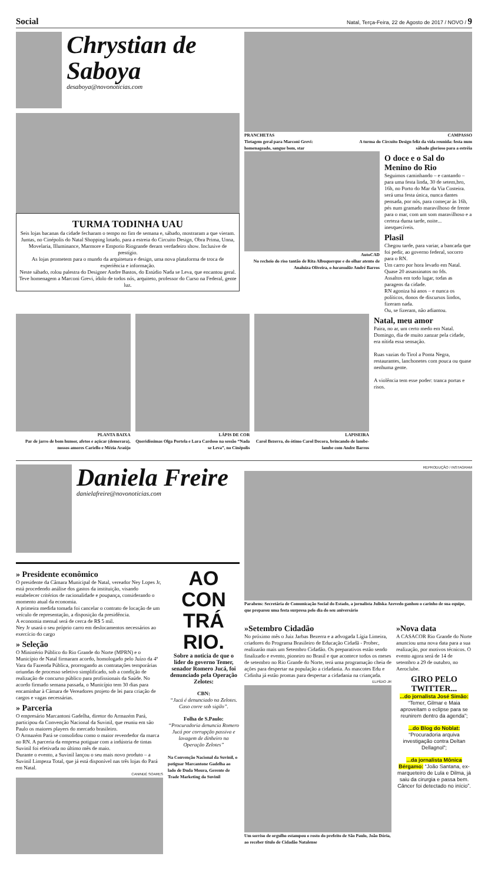Social Natal, Terça-Feira, 22 de Agosto de 2017 / NOVO / 9
Chrystian de Saboya
desaboya@novonoticias.com
TURMA TODINHA UAU
Seis lojas bacanas da cidade fecharam o tempo no fim de semana e, sábado, mostraram a que vieram.
Juntas, no Cinépolis do Natal Shopping lotado, para a estreia do Circuito Design, Obra Prima, Unna, Movelaria, Illuminance, Marmore e Emporio Riogrande deram verdadeiro show. Inclusive de prestígio.
As lojas prometem para o mundo da arquitetura e design, uma nova plataforma de troca de experiência e informação.
Neste sábado, rolou palestra do Designer Andre Bastos, do Estúdio Nada se Leva, que encantou geral.
Teve homenagem a Marconi Grevi, ídolo de todos nós, arquiteto, professor do Curso na Federal, gente luz.
PRANCHETAS
Tietagem geral para Marconi Grevi: homenageado, sangue bom, star
CAMPASSO
A turma do Circuito Design feliz da vida reunida: festa num sábado glorioso para a estréia
AutoCAD
No recheio do riso tantão de Rita Albuquerque e do olhar atento de Analuiza Oliveira, o bacanudão André Barros
O doce e o Sal do Menino do Rio
Seguimos caminhando – e cantando – para uma festa linda, 30 de setem,bro, 16h, no Porto do Mar da Via Costeira. será uma festa única, nunca dantes pensada, por nós, para começar às 16h, pés num gramado maravilhoso de frente para o mar, com um som maravilhoso e a certeza duma tarde, noite... inesquecíveis.
Plasil
Chegou tarde, para variar, a bancada que foi pedir, ao governo federal, socorro para o RN.
Um carro por hora levado em Natal.
Quase 20 assassinatos no fds.
Assaltos em todo lugar, todas as paragens da cidade.
RN agoniza há anos – e nunca os políticos, donos de discursos lindos, fizeram nada.
Ou, se fizeram, não adiantou.
PLANTA BAIXA
Par de jarro de bom humor, afetos e açúcar (demerara), nossos amores Cariello e Mézia Araújo
LÁPIS DE COR
Queridíssimas Olga Portela e Lara Cardoso na sessão “Nada se Leva”, no Cinépolis
LAPISEIRA
Carol Bezerra, do ótimo Carol Decora, brincando de lambe-lambe com Andre Barros
Natal, meu amor
Paira, no ar, um certo medo em Natal. Domingo, dia de muito zanzar pela cidade, era nítida essa sensação.
Ruas vazias do Tirol a Ponta Negra, restaurantes, lanchonetes com pouca ou quase nenhuma gente.
A violência tem esse poder: tranca portas e risos.
Daniela Freire
danielafreire@novonoticias.com
» Presidente econômico
O presidente da Câmara Municipal de Natal, vereador Ney Lopes Jr, está procedendo análise dos gastos da instituição, visando estabelecer critérios de racionalidade e poupança, considerando o momento atual da economia.
A primeira medida tomada foi cancelar o contrato de locação de um veículo de representação, a disposição da presidência.
A economia mensal será de cerca de R$ 5 mil.
Ney Jr usará o seu próprio carro em deslocamentos necessários ao exercício do cargo
» Seleção
O Ministério Público do Rio Grande do Norte (MPRN) e o Município de Natal firmaram acordo, homologado pelo Juízo da 4ª Vara da Fazenda Pública, prorrogando as contratações temporárias oriundas de processo seletivo simplificado, sob a condição de realização de concurso público para profissionais da Saúde. No acordo firmado semana passada, o Município tem 30 dias para encaminhar à Câmara de Vereadores projeto de lei para criação de cargos e vagas necessárias.
» Parceria
O empresário Marcantoni Gadelha, diretor do Armazém Pará, participou da Convenção Nacional da Suvinil, que reuniu em são Paulo os maiores players do mercado brasileiro.
O Armazém Pará se consolidou como o maior revendedor da marca no RN. A parceria da empresa potiguar com a indústria de tintas Suvinil foi efetivada no último mês de maio.
Durante o evento, a Suvinil lançou o seu mais novo produto – a Suvinil Limpeza Total, que já está disponível nas três lojas do Pará em Natal.
CANINDÉ SOARES
AO CON TRÁ RIO.
Sobre a noticia de que o líder do governo Temer, senador Romero Jucá, foi denunciado pela Operação Zelotes:
CBN:
“Jucá é denunciado na Zelotes. Caso corre sob sigilo”.
Folha de S.Paulo:
“Procuradoria denuncia Romero Jucá por corrupção passiva e lavagem de dinheiro na Operação Zelotes”
Na Convenção Nacional da Suvinil, o potiguar Marcantone Gadelha ao lado de Duda Moura, Gerente de Trade Marketing da Suvinil
REPRODUÇÃO / INSTAGRAM
Parabens: Secretária de Comunicação Social do Estado, a jornalista Juliska Azevedo ganhou o carinho de sua equipe, que preparou uma festa surpresa pelo dia do seu aniversário
»Setembro Cidadão
No próximo mês o Juiz Jarbas Bezerra e a advogada Lígia Limeira, criadores do Programa Brasileiro de Educação Cidadã - Probec, realizarão mais um Setembro Cidadão. Os preparativos estão sendo finalizado e evento, pioneiro no Brasil e que acontece todos os meses de setembro no Rio Grande do Norte, terá uma programação cheia de ações para despertar na população a cidadania. As mascotes Edu e Cidinha já estão prontas para despertar a cidadania na criançada.
ELPÍDIO JR
Um sorriso de orgulho estampou o rosto do prefeito de São Paulo, João Dória, ao receber título de Cidadão Natalense
»Nova data
A CASACOR Rio Grande do Norte anunciou uma nova data para a sua realização, por motivos técnicos. O evento agora será de 14 de setembro a 29 de outubro, no Aeroclube.
GIRO PELO TWITTER...
...do jornalista José Simão: “Temer, Gilmar e Maia aproveitam o eclipse para se reunirem dentro da agenda”;
...do Blog do Noblat: “Procuradoria arquiva investigação contra Deltan Dellagnol”;
...da jornalista Mônica Bérgamo: “João Santana, ex-marqueteiro de Lula e Dilma, já saiu da cirurgia e passa bem. Câncer foi detectado no início”.